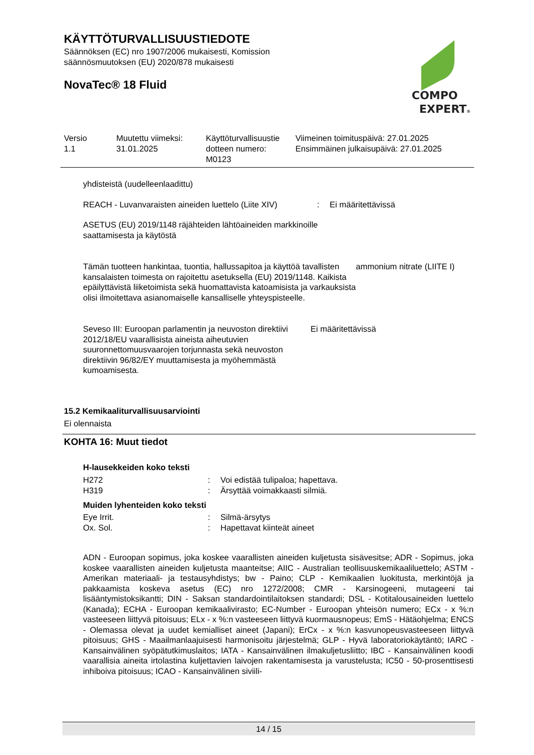KÄYTTÖTURVALLISUUSTIEDOTE
Säännöksen (EC) nro 1907/2006 mukaisesti, Komission
säännösmuutoksen (EU) 2020/878 mukaisesti
NovaTec® 18 Fluid
COMPO
EXPERT®
| Versio 1.1 | Muutettu viimeksi: 31.01.2025 | Käyttöturvallisuustie dotteen numero: M0123 | Viimeinen toimituspäivä: 27.01.2025 Ensimmäinen julkaisupäivä: 27.01.2025 |
yhdisteistä (uudelleenlaadittu)
REACH - Luvanvaraisten aineiden luettelo (Liite XIV)
: Ei määritettävissä
ASETUS (EU) 2019/1148 räjähteiden lähtöaineiden markkinoille
saattamisesta ja käytöstä
Tämän tuotteen hankintaa, tuontia, hallussapitoa ja käyttöä tavallisten kansalaisten toimesta on rajoitettu asetuksella (EU) 2019/1148. Kaikista epäilyttävistä liiketoimista sekä huomattavista katoamisista ja varkauksista olisi ilmoitettava asianomaiselle kansalliselle yhteyspisteelle.
ammonium nitrate (LIITE I)
Seveso III: Euroopan parlamentin ja neuvoston direktiivi 2012/18/EU vaarallisista aineista aiheutuvien suuronnettomuusvaarojen torjunnasta sekä neuvoston direktiivin 96/82/EY muuttamisesta ja myöhemmästä kumoamisesta.
Ei määritettävissä
15.2 Kemikaaliturvallisuusarviointi
Ei olennaista
KOHTA 16: Muut tiedot
H-lausekkeiden koko teksti
| H272 | : | Voi edistää tulipaloa; hapettava. |
| H319 | : | Ärsyttää voimakkaasti silmiä. |
Muiden lyhenteiden koko teksti
| Eye Irrit. | : | Silmä-ärsytys |
| Ox. Sol. | : | Hapettavat kiinteät aineet |
ADN - Euroopan sopimus, joka koskee vaarallisten aineiden kuljetusta sisävesitse; ADR - Sopimus, joka koskee vaarallisten aineiden kuljetusta maanteitse; AIIC - Australian teollisuuskemikaaliluettelo; ASTM - Amerikan materiaali- ja testausyhdistys; bw - Paino; CLP - Kemikaalien luokitusta, merkintöjä ja pakkaamista koskeva asetus (EC) nro 1272/2008; CMR - Karsinogeeni, mutageeni tai lisääntymistoksikantti; DIN - Saksan standardointilaitoksen standardi; DSL - Kotitalousaineiden luettelo (Kanada); ECHA - Euroopan kemikaalivirasto; EC-Number - Euroopan yhteisön numero; ECx - x %:n vasteeseen liittyvä pitoisuus; ELx - x %:n vasteeseen liittyvä kuormausnopeus; EmS - Hätäohjelma; ENCS - Olemassa olevat ja uudet kemialliset aineet (Japani); ErCx - x %:n kasvunopeusvasteeseen liittyvä pitoisuus; GHS - Maailmanlaajuisesti harmonisoitu järjestelmä; GLP - Hyvä laboratoriokäytäntö; IARC - Kansainvälinen syöpätutkimuslaitos; IATA - Kansainvälinen ilmakuljetusliitto; IBC - Kansainvälinen koodi vaarallisia aineita irtolastina kuljettavien laivojen rakentamisesta ja varustelusta; IC50 - 50-prosenttisesti inhiboiva pitoisuus; ICAO - Kansainvälinen siviili-
14 / 15